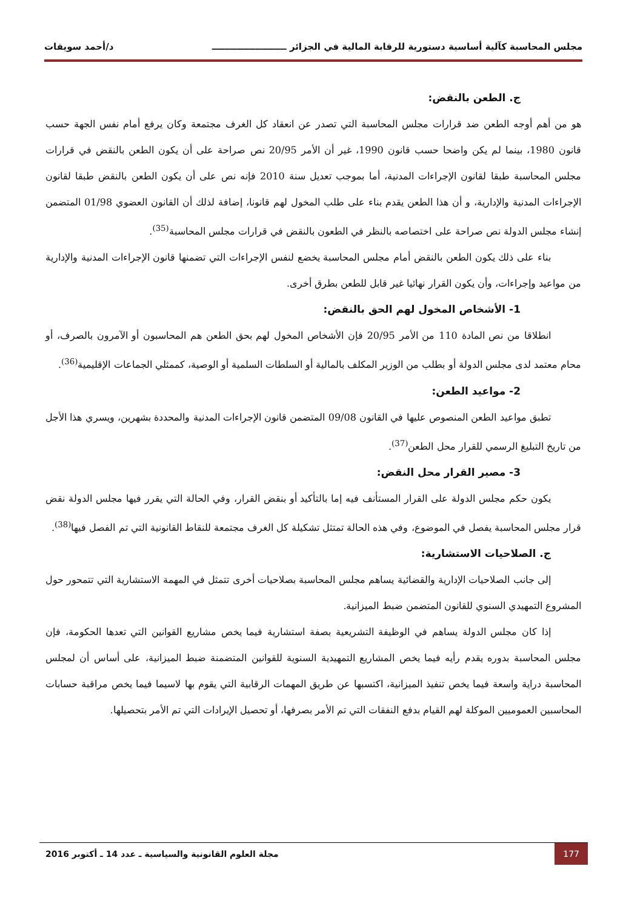مجلس المحاسبة كآلية أساسية دستورية للرقابة المالية في الجزائر ــــــــــــــــــــــــ د/أحمد سويقات
ج. الطعن بالنقض:
هو من أهم أوجه الطعن ضد قرارات مجلس المحاسبة التي تصدر عن انعقاد كل الغرف مجتمعة وكان يرفع أمام نفس الجهة حسب قانون 1980، بينما لم يكن واضحا حسب قانون 1990، غير أن الأمر 20/95 نص صراحة على أن يكون الطعن بالنقض في قرارات مجلس المحاسبة طبقا لقانون الإجراءات المدنية، أما بموجب تعديل سنة 2010 فإنه نص على أن يكون الطعن بالنقض طبقا لقانون الإجراءات المدنية والإدارية، و أن هذا الطعن يقدم بناء على طلب المخول لهم قانونا، إضافة لذلك أن القانون العضوي 01/98 المتضمن إنشاء مجلس الدولة نص صراحة على اختصاصه بالنظر في الطعون بالنقض في قرارات مجلس المحاسبة<sup>(35)</sup>.
بناء على ذلك يكون الطعن بالنقض أمام مجلس المحاسبة يخضع لنفس الإجراءات التي تضمنها قانون الإجراءات المدنية والإدارية من مواعيد وإجراءات، وأن يكون القرار نهائيا غير قابل للطعن بطرق أخرى.
1- الأشخاص المخول لهم الحق بالنقض:
انطلاقا من نص المادة 110 من الأمر 20/95 فإن الأشخاص المخول لهم بحق الطعن هم المحاسبون أو الآمرون بالصرف، أو محام معتمد لدى مجلس الدولة أو بطلب من الوزير المكلف بالمالية أو السلطات السلمية أو الوصية، كممثلي الجماعات الإقليمية<sup>(36)</sup>.
2- مواعيد الطعن:
تطبق مواعيد الطعن المنصوص عليها في القانون 09/08 المتضمن قانون الإجراءات المدنية والمحددة بشهرين، ويسري هذا الأجل من تاريخ التبليغ الرسمي للقرار محل الطعن<sup>(37)</sup>.
3- مصير القرار محل النقض:
يكون حكم مجلس الدولة على القرار المستأنف فيه إما بالتأكيد أو بنقض القرار، وفي الحالة التي يقرر فيها مجلس الدولة نقض قرار مجلس المحاسبة يفصل في الموضوع، وفي هذه الحالة تمتثل تشكيلة كل الغرف مجتمعة للنقاط القانونية التي تم الفصل فيها<sup>(38)</sup>.
ج. الصلاحيات الاستشارية:
إلى جانب الصلاحيات الإدارية والقضائية يساهم مجلس المحاسبة بصلاحيات أخرى تتمثل في المهمة الاستشارية التي تتمحور حول المشروع التمهيدي السنوي للقانون المتضمن ضبط الميزانية.
إذا كان مجلس الدولة يساهم في الوظيفة التشريعية بصفة استشارية فيما يخص مشاريع القوانين التي تعدها الحكومة، فإن مجلس المحاسبة بدوره يقدم رأيه فيما يخص المشاريع التمهيدية السنوية للقوانين المتضمنة ضبط الميزانية، على أساس أن لمجلس المحاسبة دراية واسعة فيما يخص تنفيذ الميزانية، اكتسبها عن طريق المهمات الرقابية التي يقوم بها لاسيما فيما يخص مراقبة حسابات المحاسبين العموميين الموكلة لهم القيام بدفع النفقات التي تم الأمر بصرفها، أو تحصيل الإيرادات التي تم الأمر بتحصيلها.
177 مجلة العلوم القانونية والسياسية ـ عدد 14 ـ أكتوبر 2016